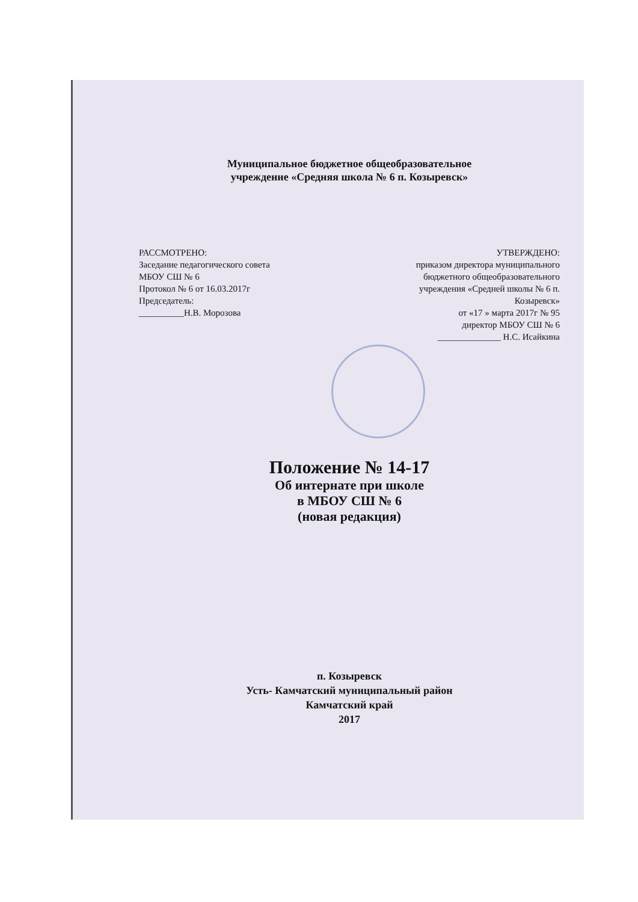Муниципальное бюджетное общеобразовательное
учреждение «Средняя школа № 6 п. Козыревск»
РАССМОТРЕНО:
Заседание педагогического совета
МБОУ СШ № 6
Протокол № 6 от 16.03.2017г
Председатель:
__________Н.В. Морозова
УТВЕРЖДЕНО:
приказом директора муниципального
бюджетного общеобразовательного
учреждения «Средней школы № 6 п.
Козыревск»
от «17 » марта 2017г № 95
директор МБОУ СШ № 6
______________ Н.С. Исайкина
Положение № 14-17
Об интернате при школе
в МБОУ СШ № 6
(новая редакция)
п. Козыревск
Усть- Камчатский муниципальный район
Камчатский край
2017